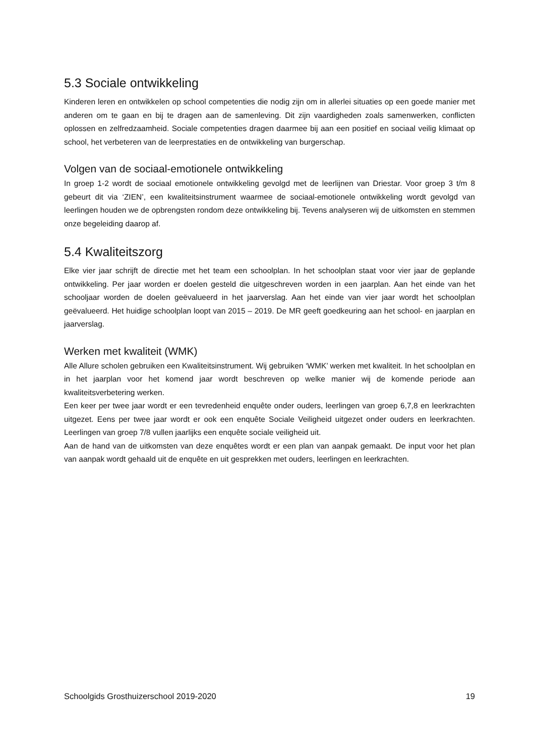5.3 Sociale ontwikkeling
Kinderen leren en ontwikkelen op school competenties die nodig zijn om in allerlei situaties op een goede manier met anderen om te gaan en bij te dragen aan de samenleving. Dit zijn vaardigheden zoals samenwerken, conflicten oplossen en zelfredzaamheid. Sociale competenties dragen daarmee bij aan een positief en sociaal veilig klimaat op school, het verbeteren van de leerprestaties en de ontwikkeling van burgerschap.
Volgen van de sociaal-emotionele ontwikkeling
In groep 1-2 wordt de sociaal emotionele ontwikkeling gevolgd met de leerlijnen van Driestar. Voor groep 3 t/m 8 gebeurt dit via ‘ZIEN’, een kwaliteitsinstrument waarmee de sociaal-emotionele ontwikkeling wordt gevolgd van leerlingen houden we de opbrengsten rondom deze ontwikkeling bij. Tevens analyseren wij de uitkomsten en stemmen onze begeleiding daarop af.
5.4 Kwaliteitszorg
Elke vier jaar schrijft de directie met het team een schoolplan. In het schoolplan staat voor vier jaar de geplande ontwikkeling. Per jaar worden er doelen gesteld die uitgeschreven worden in een jaarplan. Aan het einde van het schooljaar worden de doelen geëvalueerd in het jaarverslag. Aan het einde van vier jaar wordt het schoolplan geëvalueerd. Het huidige schoolplan loopt van 2015 – 2019. De MR geeft goedkeuring aan het school- en jaarplan en jaarverslag.
Werken met kwaliteit (WMK)
Alle Allure scholen gebruiken een Kwaliteitsinstrument. Wij gebruiken ‘WMK’ werken met kwaliteit. In het schoolplan en in het jaarplan voor het komend jaar wordt beschreven op welke manier wij de komende periode aan kwaliteitsverbetering werken.
Een keer per twee jaar wordt er een tevredenheid enquête onder ouders, leerlingen van groep 6,7,8 en leerkrachten uitgezet. Eens per twee jaar wordt er ook een enquête Sociale Veiligheid uitgezet onder ouders en leerkrachten. Leerlingen van groep 7/8 vullen jaarlijks een enquête sociale veiligheid uit.
Aan de hand van de uitkomsten van deze enquêtes wordt er een plan van aanpak gemaakt. De input voor het plan van aanpak wordt gehaald uit de enquête en uit gesprekken met ouders, leerlingen en leerkrachten.
Schoolgids Grosthuizerschool 2019-2020 19